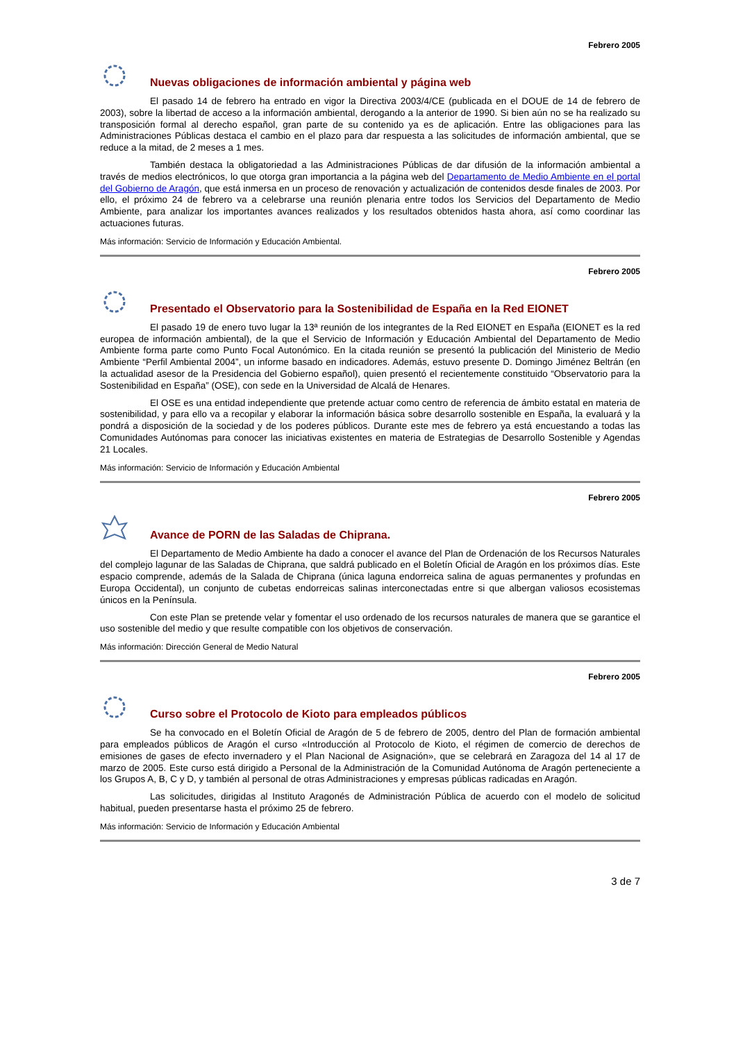Febrero 2005
Nuevas obligaciones de información ambiental y página web
El pasado 14 de febrero ha entrado en vigor la Directiva 2003/4/CE (publicada en el DOUE de 14 de febrero de 2003), sobre la libertad de acceso a la información ambiental, derogando a la anterior de 1990. Si bien aún no se ha realizado su transposición formal al derecho español, gran parte de su contenido ya es de aplicación. Entre las obligaciones para las Administraciones Públicas destaca el cambio en el plazo para dar respuesta a las solicitudes de información ambiental, que se reduce a la mitad, de 2 meses a 1 mes.
También destaca la obligatoriedad a las Administraciones Públicas de dar difusión de la información ambiental a través de medios electrónicos, lo que otorga gran importancia a la página web del Departamento de Medio Ambiente en el portal del Gobierno de Aragón, que está inmersa en un proceso de renovación y actualización de contenidos desde finales de 2003. Por ello, el próximo 24 de febrero va a celebrarse una reunión plenaria entre todos los Servicios del Departamento de Medio Ambiente, para analizar los importantes avances realizados y los resultados obtenidos hasta ahora, así como coordinar las actuaciones futuras.
Más información: Servicio de Información y Educación Ambiental.
Febrero 2005
Presentado el Observatorio para la Sostenibilidad de España en la Red EIONET
El pasado 19 de enero tuvo lugar la 13ª reunión de los integrantes de la Red EIONET en España (EIONET es la red europea de información ambiental), de la que el Servicio de Información y Educación Ambiental del Departamento de Medio Ambiente forma parte como Punto Focal Autonómico. En la citada reunión se presentó la publicación del Ministerio de Medio Ambiente “Perfil Ambiental 2004”, un informe basado en indicadores. Además, estuvo presente D. Domingo Jiménez Beltrán (en la actualidad asesor de la Presidencia del Gobierno español), quien presentó el recientemente constituido “Observatorio para la Sostenibilidad en España” (OSE), con sede en la Universidad de Alcalá de Henares.
El OSE es una entidad independiente que pretende actuar como centro de referencia de ámbito estatal en materia de sostenibilidad, y para ello va a recopilar y elaborar la información básica sobre desarrollo sostenible en España, la evaluará y la pondrá a disposición de la sociedad y de los poderes públicos. Durante este mes de febrero ya está encuestando a todas las Comunidades Autónomas para conocer las iniciativas existentes en materia de Estrategias de Desarrollo Sostenible y Agendas 21 Locales.
Más información: Servicio de Información y Educación Ambiental
Febrero 2005
Avance de PORN de las Saladas de Chiprana.
El Departamento de Medio Ambiente ha dado a conocer el avance del Plan de Ordenación de los Recursos Naturales del complejo lagunar de las Saladas de Chiprana, que saldrá publicado en el Boletín Oficial de Aragón en los próximos días. Este espacio comprende, además de la Salada de Chiprana (única laguna endorreica salina de aguas permanentes y profundas en Europa Occidental), un conjunto de cubetas endorreicas salinas interconectadas entre si que albergan valiosos ecosistemas únicos en la Península.
Con este Plan se pretende velar y fomentar el uso ordenado de los recursos naturales de manera que se garantice el uso sostenible del medio y que resulte compatible con los objetivos de conservación.
Más información: Dirección General de Medio Natural
Febrero 2005
Curso sobre el Protocolo de Kioto para empleados públicos
Se ha convocado en el Boletín Oficial de Aragón de 5 de febrero de 2005, dentro del Plan de formación ambiental para empleados públicos de Aragón el curso «Introducción al Protocolo de Kioto, el régimen de comercio de derechos de emisiones de gases de efecto invernadero y el Plan Nacional de Asignación», que se celebrará en Zaragoza del 14 al 17 de marzo de 2005. Este curso está dirigido a Personal de la Administración de la Comunidad Autónoma de Aragón perteneciente a los Grupos A, B, C y D, y también al personal de otras Administraciones y empresas públicas radicadas en Aragón.
Las solicitudes, dirigidas al Instituto Aragonés de Administración Pública de acuerdo con el modelo de solicitud habitual, pueden presentarse hasta el próximo 25 de febrero.
Más información: Servicio de Información y Educación Ambiental
3 de 7